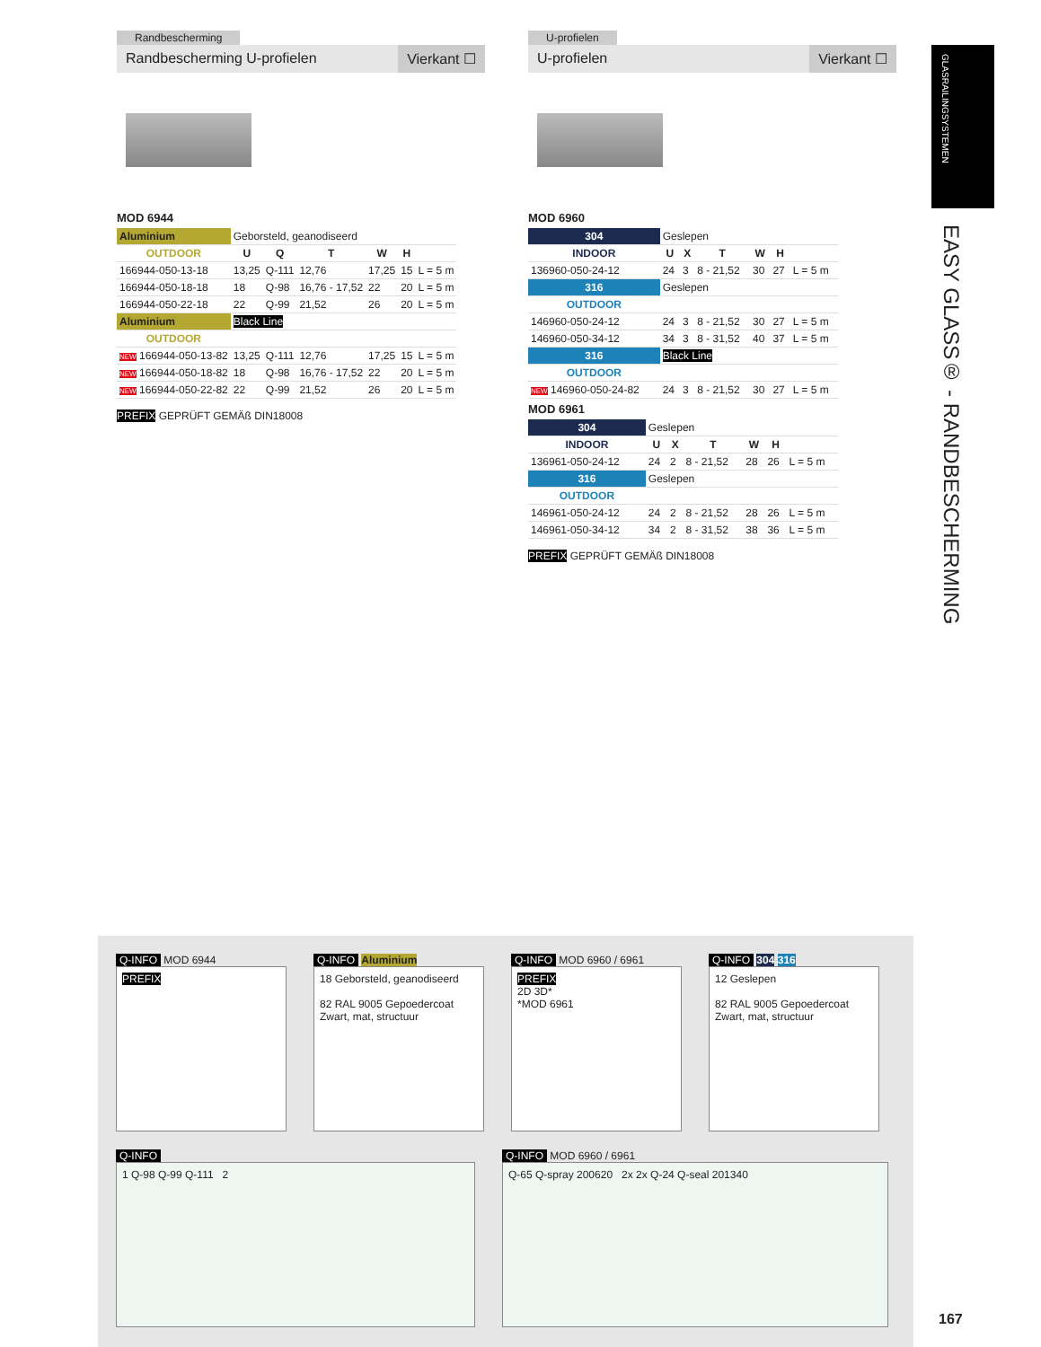Randbescherming
Randbescherming U-profielen Vierkant ☐
MOD 6944
| Aluminium | Geborsteld, geanodiseerd | | | | | |
| OUTDOOR | U | Q | T | W | H | |
| 166944-050-13-18 | 13,25 | Q-111 | 12,76 | 17,25 | 15 | L = 5 m |
| 166944-050-18-18 | 18 | Q-98 | 16,76 - 17,52 | 22 | 20 | L = 5 m |
| 166944-050-22-18 | 22 | Q-99 | 21,52 | 26 | 20 | L = 5 m |
| Aluminium | Black Line | | | | | |
| OUTDOOR | | | | | | |
| NEW 166944-050-13-82 | 13,25 | Q-111 | 12,76 | 17,25 | 15 | L = 5 m |
| NEW 166944-050-18-82 | 18 | Q-98 | 16,76 - 17,52 | 22 | 20 | L = 5 m |
| NEW 166944-050-22-82 | 22 | Q-99 | 21,52 | 26 | 20 | L = 5 m |
PREFIX GEPRÜFT GEMÄß DIN18008
U-profielen
U-profielen Vierkant ☐
MOD 6960
| 304 | Geslepen | | | | | |
| INDOOR | U | X | T | W | H | |
| 136960-050-24-12 | 24 | 3 | 8 - 21,52 | 30 | 27 | L = 5 m |
| 316 | Geslepen | | | | | |
| OUTDOOR | | | | | | |
| 146960-050-24-12 | 24 | 3 | 8 - 21,52 | 30 | 27 | L = 5 m |
| 146960-050-34-12 | 34 | 3 | 8 - 31,52 | 40 | 37 | L = 5 m |
| 316 | Black Line | | | | | |
| OUTDOOR | | | | | | |
| NEW 146960-050-24-82 | 24 | 3 | 8 - 21,52 | 30 | 27 | L = 5 m |
MOD 6961
| 304 | Geslepen | | | | | |
| INDOOR | U | X | T | W | H | |
| 136961-050-24-12 | 24 | 2 | 8 - 21,52 | 28 | 26 | L = 5 m |
| 316 | Geslepen | | | | | |
| OUTDOOR | | | | | | |
| 146961-050-24-12 | 24 | 2 | 8 - 21,52 | 28 | 26 | L = 5 m |
| 146961-050-34-12 | 34 | 2 | 8 - 31,52 | 38 | 36 | L = 5 m |
PREFIX GEPRÜFT GEMÄß DIN18008
GLASRAILINGSYSTEMEN
EASY GLASS® - RANDBESCHERMING
Q-INFO MOD 6944
PREFIX
Q-INFO Aluminium
18 Geborsteld, geanodiseerd
82 RAL 9005 Gepoedercoat
Zwart, mat, structuur
Q-INFO MOD 6960 / 6961
PREFIX
2D 3D*
*MOD 6961
Q-INFO 304 316
12 Geslepen
82 RAL 9005 Gepoedercoat
Zwart, mat, structuur
Q-INFO
1 Q-98 Q-99 Q-111 2
Q-INFO MOD 6960 / 6961
Q-65 Q-spray 200620 2x 2x Q-24 Q-seal 201340
167